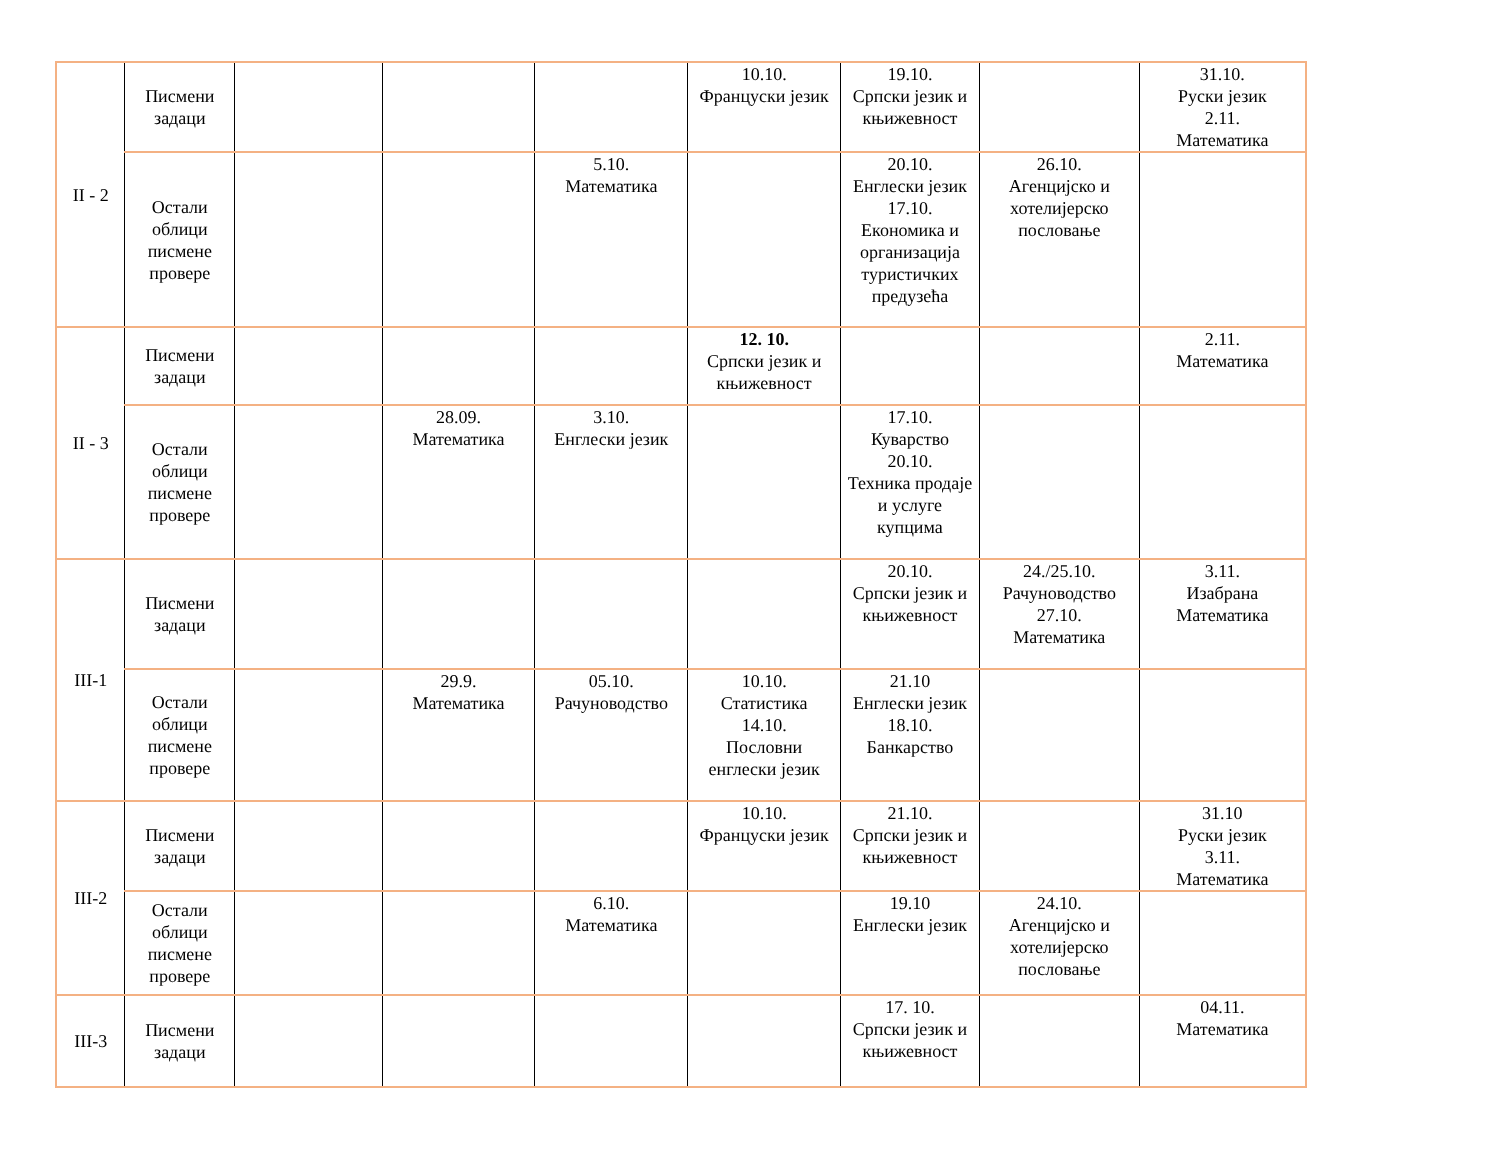| II - 2 | Писмени задаци | | | | 10.10. Француски језик | 19.10. Српски језик и књижевност | | 31.10. Руски језик 2.11. Математика |
| | Остали облици писмене провере | | | 5.10. Математика | | 20.10. Енглески језик 17.10. Економика и организација туристичких предузећа | 26.10. Агенцијско и хотелијерско пословање | |
| II - 3 | Писмени задаци | | | | 12. 10. Српски језик и књижевност | | | 2.11. Математика |
| | Остали облици писмене провере | | 28.09. Математика | 3.10. Енглески језик | | 17.10. Куварство 20.10. Техника продаје и услуге купцима | | |
| III-1 | Писмени задаци | | | | | 20.10. Српски језик и књижевност | 24./25.10. Рачуноводство 27.10. Математика | 3.11. Изабрана Математика |
| | Остали облици писмене провере | | 29.9. Математика | 05.10. Рачуноводство | 10.10. Статистика 14.10. Пословни енглески језик | 21.10 Енглески језик 18.10. Банкарство | | |
| III-2 | Писмени задаци | | | | 10.10. Француски језик | 21.10. Српски језик и књижевност | | 31.10 Руски језик 3.11. Математика |
| | Остали облици писмене провере | | | 6.10. Математика | | 19.10 Енглески језик | 24.10. Агенцијско и хотелијерско пословање | |
| III-3 | Писмени задаци | | | | | 17. 10. Српски језик и књижевност | | 04.11. Математика |